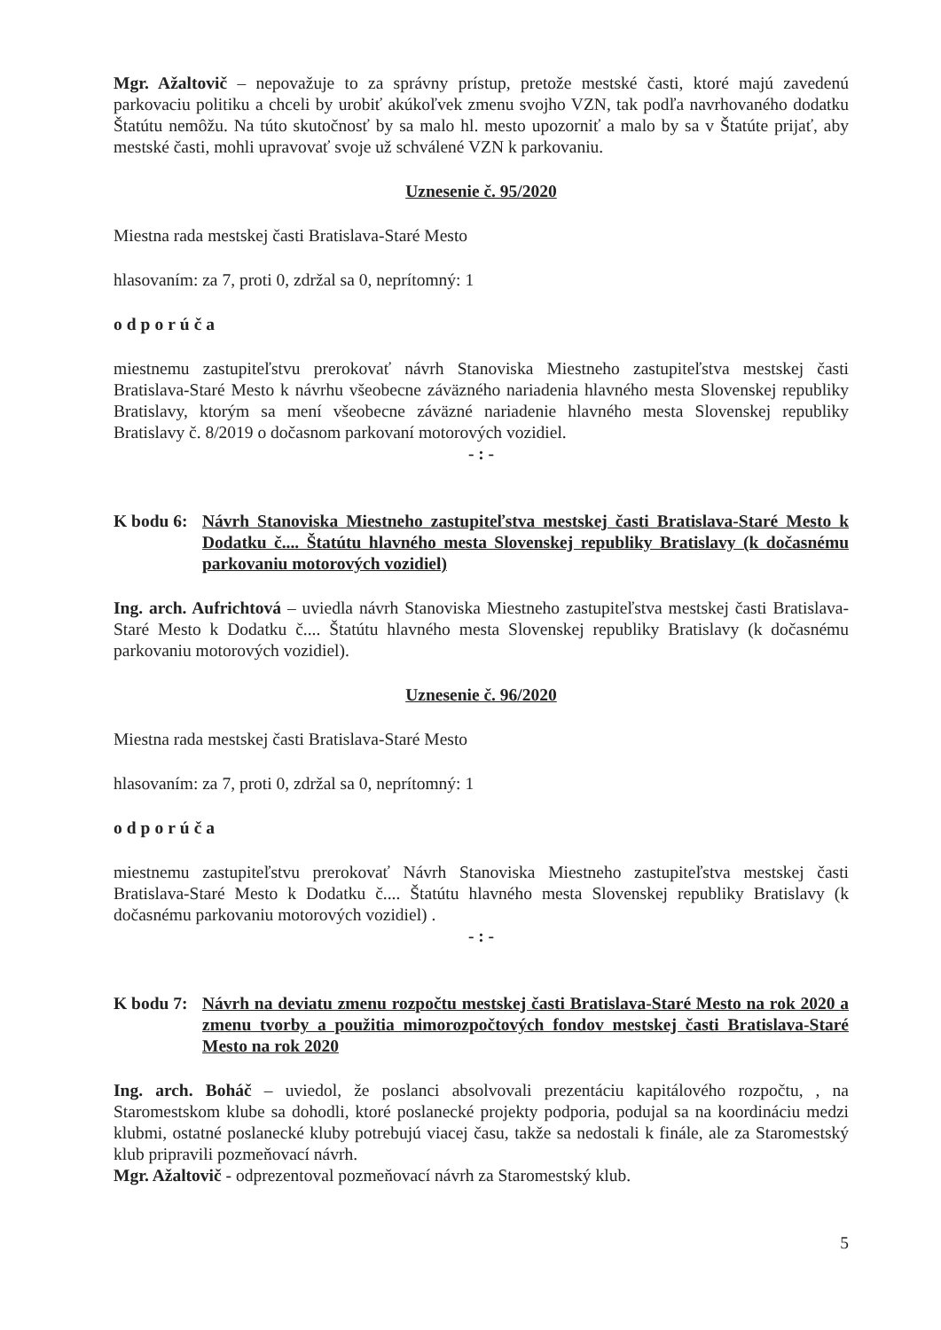Mgr. Ažaltovič – nepovažuje to za správny prístup, pretože mestské časti, ktoré majú zavedenú parkovaciu politiku a chceli by urobiť akúkoľvek zmenu svojho VZN, tak podľa navrhovaného dodatku Štatútu nemôžu. Na túto skutočnosť by sa malo hl. mesto upozorniť a malo by sa v Štatúte prijať, aby mestské časti, mohli upravovať svoje už schválené VZN k parkovaniu.
Uznesenie č. 95/2020
Miestna rada mestskej časti Bratislava-Staré Mesto
hlasovaním: za 7, proti 0, zdržal sa 0, neprítomný: 1
odporúča
miestnemu zastupiteľstvu prerokovať návrh Stanoviska Miestneho zastupiteľstva mestskej časti Bratislava-Staré Mesto k návrhu všeobecne záväzného nariadenia hlavného mesta Slovenskej republiky Bratislavy, ktorým sa mení všeobecne záväzné nariadenie hlavného mesta Slovenskej republiky Bratislavy č. 8/2019 o dočasnom parkovaní motorových vozidiel.
- : -
K bodu 6: Návrh Stanoviska Miestneho zastupiteľstva mestskej časti Bratislava-Staré Mesto k Dodatku č.... Štatútu hlavného mesta Slovenskej republiky Bratislavy (k dočasnému parkovaniu motorových vozidiel)
Ing. arch. Aufrichtová – uviedla návrh Stanoviska Miestneho zastupiteľstva mestskej časti Bratislava-Staré Mesto k Dodatku č.... Štatútu hlavného mesta Slovenskej republiky Bratislavy (k dočasnému parkovaniu motorových vozidiel).
Uznesenie č. 96/2020
Miestna rada mestskej časti Bratislava-Staré Mesto
hlasovaním: za 7, proti 0, zdržal sa 0, neprítomný: 1
odporúča
miestnemu zastupiteľstvu prerokovať Návrh Stanoviska Miestneho zastupiteľstva mestskej časti Bratislava-Staré Mesto k Dodatku č.... Štatútu hlavného mesta Slovenskej republiky Bratislavy (k dočasnému parkovaniu motorových vozidiel) .
- : -
K bodu 7: Návrh na deviatu zmenu rozpočtu mestskej časti Bratislava-Staré Mesto na rok 2020 a zmenu tvorby a použitia mimorozpočtových fondov mestskej časti Bratislava-Staré Mesto na rok 2020
Ing. arch. Boháč – uviedol, že poslanci absolvovali prezentáciu kapitálového rozpočtu, , na Staromestskom klube sa dohodli, ktoré poslanecké projekty podporia, podujal sa na koordináciu medzi klubmi, ostatné poslanecké kluby potrebujú viacej času, takže sa nedostali k finále, ale za Staromestský klub pripravili pozmeňovací návrh.
Mgr. Ažaltovič - odprezentoval pozmeňovací návrh za Staromestský klub.
5